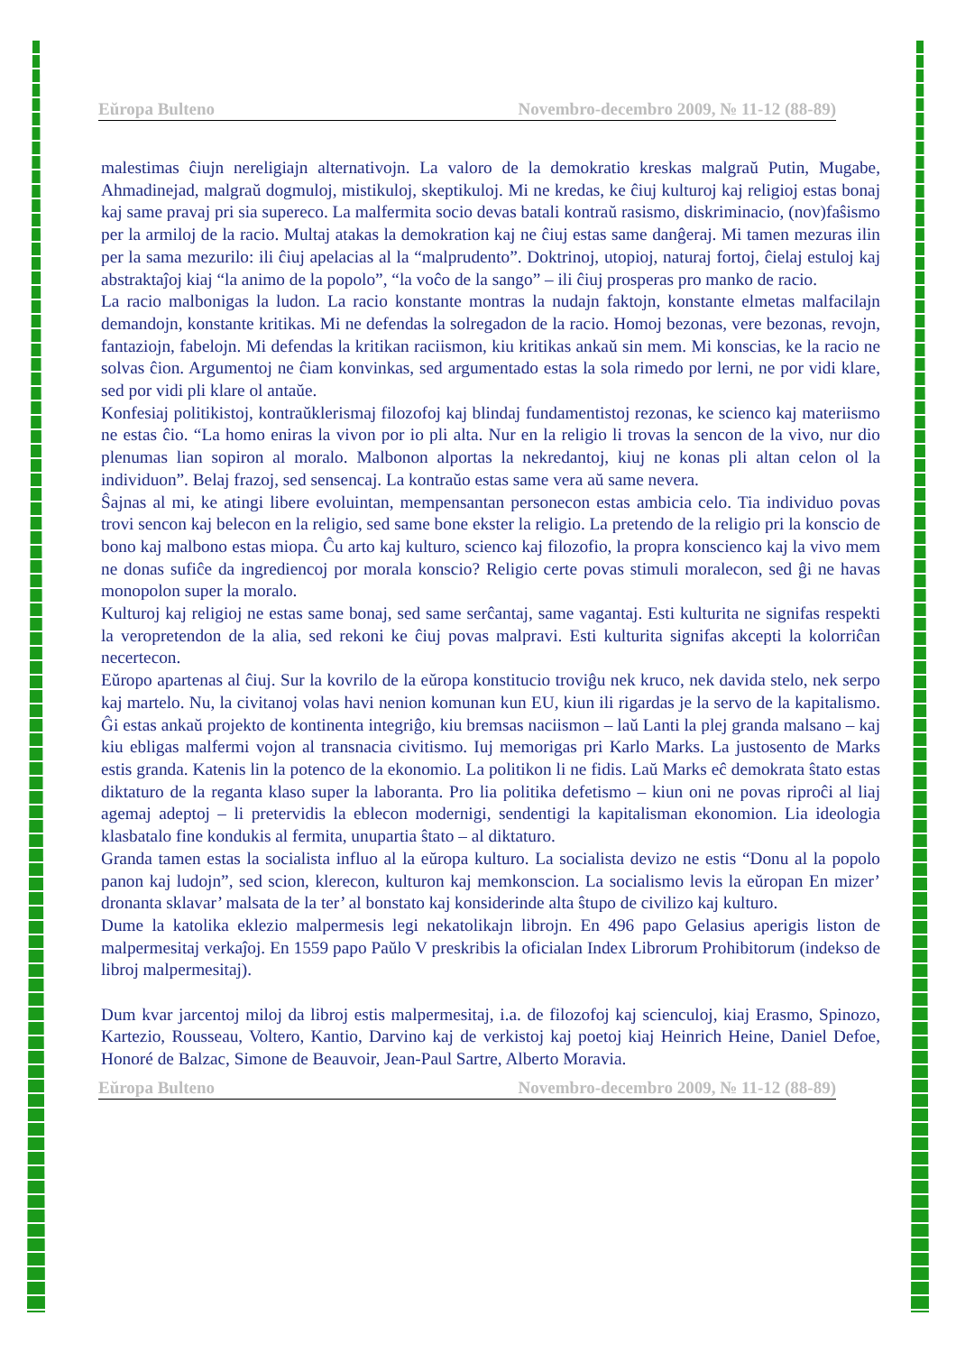Eŭropa Bulteno Novembro-decembro 2009, № 11-12 (88-89)
malestimas ĉiujn nereligiajn alternativojn. La valoro de la demokratio kreskas malgraŭ Putin, Mugabe, Ahmadinejad, malgraŭ dogmuloj, mistikuloj, skeptikuloj. Mi ne kredas, ke ĉiuj kulturoj kaj religioj estas bonaj kaj same pravaj pri sia supereco. La malfermita socio devas batali kontraŭ rasismo, diskriminacio, (nov)faŝismo per la armiloj de la racio. Multaj atakas la demokration kaj ne ĉiuj estas same danĝeraj. Mi tamen mezuras ilin per la sama mezurilo: ili ĉiuj apelacias al la “malprudento”. Doktrinoj, utopioj, naturaj fortoj, ĉielaj estuloj kaj abstraktaĵoj kiaj “la animo de la popolo”, “la voĉo de la sango” – ili ĉiuj prosperas pro manko de racio.
La racio malbonigas la ludon. La racio konstante montras la nudajn faktojn, konstante elmetas malfacilajn demandojn, konstante kritikas. Mi ne defendas la solregadon de la racio. Homoj bezonas, vere bezonas, revojn, fantaziojn, fabelojn. Mi defendas la kritikan raciismon, kiu kritikas ankaŭ sin mem. Mi konscias, ke la racio ne solvas ĉion. Argumentoj ne ĉiam konvinkas, sed argumentado estas la sola rimedo por lerni, ne por vidi klare, sed por vidi pli klare ol antaŭe.
Konfesiaj politikistoj, kontraŭklerismaj filozofoj kaj blindaj fundamentistoj rezonas, ke scienco kaj materiismo ne estas ĉio. “La homo eniras la vivon por io pli alta. Nur en la religio li trovas la sencon de la vivo, nur dio plenumas lian sopiron al moralo. Malbonon alportas la nekredantoj, kiuj ne konas pli altan celon ol la individuon”. Belaj frazoj, sed sensencaj. La kontraŭo estas same vera aŭ same nevera.
Ŝajnas al mi, ke atingi libere evoluintan, mempensantan personecon estas ambicia celo. Tia individuo povas trovi sencon kaj belecon en la religio, sed same bone ekster la religio. La pretendo de la religio pri la konscio de bono kaj malbono estas miopa. Ĉu arto kaj kulturo, scienco kaj filozofio, la propra konscienco kaj la vivo mem ne donas sufiĉe da ingrediencoj por morala konscio? Religio certe povas stimuli moralecon, sed ĝi ne havas monopolon super la moralo.
Kulturoj kaj religioj ne estas same bonaj, sed same serĉantaj, same vagantaj. Esti kulturita ne signifas respekti la veropretendon de la alia, sed rekoni ke ĉiuj povas malpravi. Esti kulturita signifas akcepti la kolorriĉan necertecon.
Eŭropo apartenas al ĉiuj. Sur la kovrilo de la eŭropa konstitucio troviĝu nek kruco, nek davida stelo, nek serpo kaj martelo. Nu, la civitanoj volas havi nenion komunan kun EU, kiun ili rigardas je la servo de la kapitalismo. Ĝi estas ankaŭ projekto de kontinenta integriĝo, kiu bremsas naciismon – laŭ Lanti la plej granda malsano – kaj kiu ebligas malfermi vojon al transnacia civitismo. Iuj memorigas pri Karlo Marks. La justosento de Marks estis granda. Katenis lin la potenco de la ekonomio. La politikon li ne fidis. Laŭ Marks eĉ demokrata ŝtato estas diktaturo de la reganta klaso super la laboranta. Pro lia politika defetismo – kiun oni ne povas riproĉi al liaj agemaj adeptoj – li pretervidis la eblecon modernigi, sendentigi la kapitalisman ekonomion. Lia ideologia klasbatalo fine kondukis al fermita, unupartia ŝtato – al diktaturo.
Granda tamen estas la socialista influo al la eŭropa kulturo. La socialista devizo ne estis “Donu al la popolo panon kaj ludojn”, sed scion, klerecon, kulturon kaj memkonscion. La socialismo levis la eŭropan En mizer’ dronanta sklavar’ malsata de la ter’ al bonstato kaj konsiderinde alta ŝtupo de civilizo kaj kulturo.
Dume la katolika eklezio malpermesis legi nekatolikajn librojn. En 496 papo Gelasius aperigis liston de malpermesitaj verkaĵoj. En 1559 papo Paŭlo V preskribis la oficialan Index Librorum Prohibitorum (indekso de libroj malpermesitaj).
Dum kvar jarcentoj miloj da libroj estis malpermesitaj, i.a. de filozofoj kaj scienculoj, kiaj Erasmo, Spinozo, Kartezio, Rousseau, Voltero, Kantio, Darvino kaj de verkistoj kaj poetoj kiaj Heinrich Heine, Daniel Defoe, Honoré de Balzac, Simone de Beauvoir, Jean-Paul Sartre, Alberto Moravia.
Eŭropa Bulteno Novembro-decembro 2009, № 11-12 (88-89)